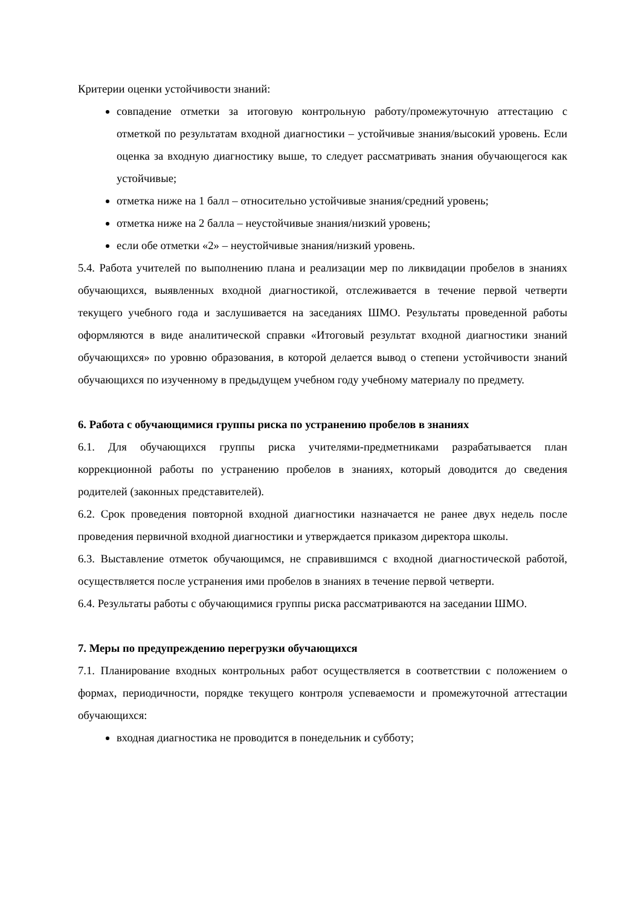Критерии оценки устойчивости знаний:
совпадение отметки за итоговую контрольную работу/промежуточную аттестацию с отметкой по результатам входной диагностики – устойчивые знания/высокий уровень. Если оценка за входную диагностику выше, то следует рассматривать знания обучающегося как устойчивые;
отметка ниже на 1 балл – относительно устойчивые знания/средний уровень;
отметка ниже на 2 балла – неустойчивые знания/низкий уровень;
если обе отметки «2» – неустойчивые знания/низкий уровень.
5.4. Работа учителей по выполнению плана и реализации мер по ликвидации пробелов в знаниях обучающихся, выявленных входной диагностикой, отслеживается в течение первой четверти текущего учебного года и заслушивается на заседаниях ШМО. Результаты проведенной работы оформляются в виде аналитической справки «Итоговый результат входной диагностики знаний обучающихся» по уровню образования, в которой делается вывод о степени устойчивости знаний обучающихся по изученному в предыдущем учебном году учебному материалу по предмету.
6. Работа с обучающимися группы риска по устранению пробелов в знаниях
6.1. Для обучающихся группы риска учителями-предметниками разрабатывается план коррекционной работы по устранению пробелов в знаниях, который доводится до сведения родителей (законных представителей).
6.2. Срок проведения повторной входной диагностики назначается не ранее двух недель после проведения первичной входной диагностики и утверждается приказом директора школы.
6.3. Выставление отметок обучающимся, не справившимся с входной диагностической работой, осуществляется после устранения ими пробелов в знаниях в течение первой четверти.
6.4. Результаты работы с обучающимися группы риска рассматриваются на заседании ШМО.
7. Меры по предупреждению перегрузки обучающихся
7.1. Планирование входных контрольных работ осуществляется в соответствии с положением о формах, периодичности, порядке текущего контроля успеваемости и промежуточной аттестации обучающихся:
входная диагностика не проводится в понедельник и субботу;